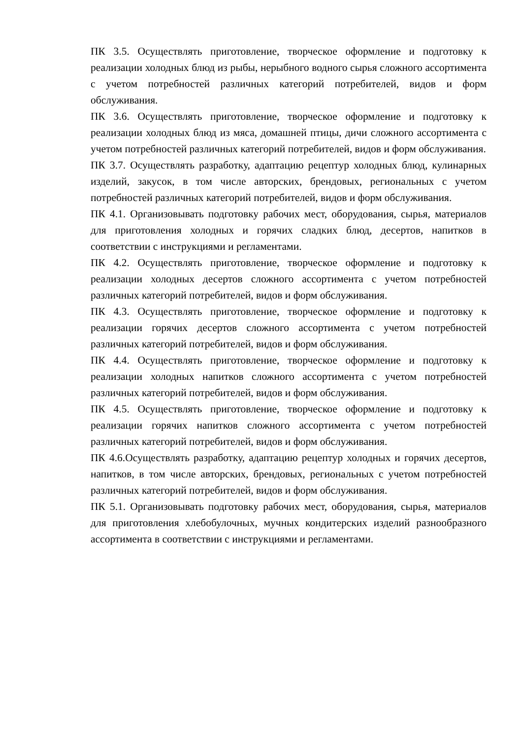ПК 3.5. Осуществлять приготовление, творческое оформление и подготовку к реализации холодных блюд из рыбы, нерыбного водного сырья сложного ассортимента с учетом потребностей различных категорий потребителей, видов и форм обслуживания.
ПК 3.6. Осуществлять приготовление, творческое оформление и подготовку к реализации холодных блюд из мяса, домашней птицы, дичи сложного ассортимента с учетом потребностей различных категорий потребителей, видов и форм обслуживания.
ПК 3.7. Осуществлять разработку, адаптацию рецептур холодных блюд, кулинарных изделий, закусок, в том числе авторских, брендовых, региональных с учетом потребностей различных категорий потребителей, видов и форм обслуживания.
ПК 4.1. Организовывать подготовку рабочих мест, оборудования, сырья, материалов для приготовления холодных и горячих сладких блюд, десертов, напитков в соответствии с инструкциями и регламентами.
ПК 4.2. Осуществлять приготовление, творческое оформление и подготовку к реализации холодных десертов сложного ассортимента с учетом потребностей различных категорий потребителей, видов и форм обслуживания.
ПК 4.3. Осуществлять приготовление, творческое оформление и подготовку к реализации горячих десертов сложного ассортимента с учетом потребностей различных категорий потребителей, видов и форм обслуживания.
ПК 4.4. Осуществлять приготовление, творческое оформление и подготовку к реализации холодных напитков сложного ассортимента с учетом потребностей различных категорий потребителей, видов и форм обслуживания.
ПК 4.5. Осуществлять приготовление, творческое оформление и подготовку к реализации горячих напитков сложного ассортимента с учетом потребностей различных категорий потребителей, видов и форм обслуживания.
ПК 4.6.Осуществлять разработку, адаптацию рецептур холодных и горячих десертов, напитков, в том числе авторских, брендовых, региональных с учетом потребностей различных категорий потребителей, видов и форм обслуживания.
ПК 5.1. Организовывать подготовку рабочих мест, оборудования, сырья, материалов для приготовления хлебобулочных, мучных кондитерских изделий разнообразного ассортимента в соответствии с инструкциями и регламентами.